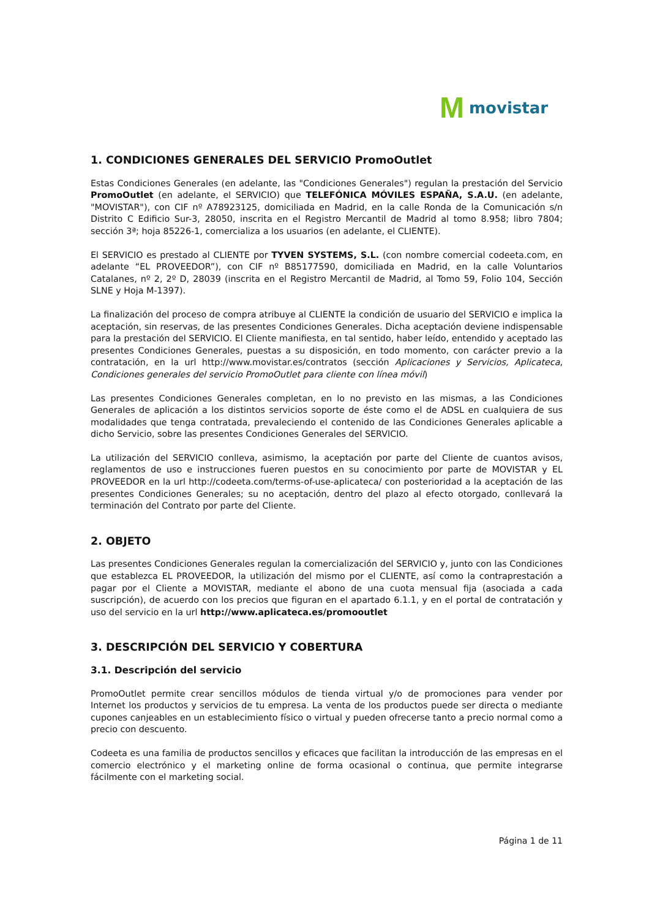Mmovistar
1. CONDICIONES GENERALES DEL SERVICIO PromoOutlet
Estas Condiciones Generales (en adelante, las "Condiciones Generales") regulan la prestación del Servicio PromoOutlet (en adelante, el SERVICIO) que TELEFÓNICA MÓVILES ESPAÑA, S.A.U. (en adelante, "MOVISTAR"), con CIF nº A78923125, domiciliada en Madrid, en la calle Ronda de la Comunicación s/n Distrito C Edificio Sur-3, 28050, inscrita en el Registro Mercantil de Madrid al tomo 8.958; libro 7804; sección 3ª; hoja 85226-1, comercializa a los usuarios (en adelante, el CLIENTE).
El SERVICIO es prestado al CLIENTE por TYVEN SYSTEMS, S.L. (con nombre comercial codeeta.com, en adelante “EL PROVEEDOR”), con CIF nº B85177590, domiciliada en Madrid, en la calle Voluntarios Catalanes, nº 2, 2º D, 28039 (inscrita en el Registro Mercantil de Madrid, al Tomo 59, Folio 104, Sección SLNE y Hoja M-1397).
La finalización del proceso de compra atribuye al CLIENTE la condición de usuario del SERVICIO e implica la aceptación, sin reservas, de las presentes Condiciones Generales. Dicha aceptación deviene indispensable para la prestación del SERVICIO. El Cliente manifiesta, en tal sentido, haber leído, entendido y aceptado las presentes Condiciones Generales, puestas a su disposición, en todo momento, con carácter previo a la contratación, en la url http://www.movistar.es/contratos (sección Aplicaciones y Servicios, Aplicateca, Condiciones generales del servicio PromoOutlet para cliente con línea móvil)
Las presentes Condiciones Generales completan, en lo no previsto en las mismas, a las Condiciones Generales de aplicación a los distintos servicios soporte de éste como el de ADSL en cualquiera de sus modalidades que tenga contratada, prevaleciendo el contenido de las Condiciones Generales aplicable a dicho Servicio, sobre las presentes Condiciones Generales del SERVICIO.
La utilización del SERVICIO conlleva, asimismo, la aceptación por parte del Cliente de cuantos avisos, reglamentos de uso e instrucciones fueren puestos en su conocimiento por parte de MOVISTAR y EL PROVEEDOR en la url http://codeeta.com/terms-of-use-aplicateca/ con posterioridad a la aceptación de las presentes Condiciones Generales; su no aceptación, dentro del plazo al efecto otorgado, conllevará la terminación del Contrato por parte del Cliente.
2. OBJETO
Las presentes Condiciones Generales regulan la comercialización del SERVICIO y, junto con las Condiciones que establezca EL PROVEEDOR, la utilización del mismo por el CLIENTE, así como la contraprestación a pagar por el Cliente a MOVISTAR, mediante el abono de una cuota mensual fija (asociada a cada suscripción), de acuerdo con los precios que figuran en el apartado 6.1.1, y en el portal de contratación y uso del servicio en la url http://www.aplicateca.es/promooutlet
3. DESCRIPCIÓN DEL SERVICIO Y COBERTURA
3.1. Descripción del servicio
PromoOutlet permite crear sencillos módulos de tienda virtual y/o de promociones para vender por Internet los productos y servicios de tu empresa. La venta de los productos puede ser directa o mediante cupones canjeables en un establecimiento físico o virtual y pueden ofrecerse tanto a precio normal como a precio con descuento.
Codeeta es una familia de productos sencillos y eficaces que facilitan la introducción de las empresas en el comercio electrónico y el marketing online de forma ocasional o continua, que permite integrarse fácilmente con el marketing social.
Página 1 de 11